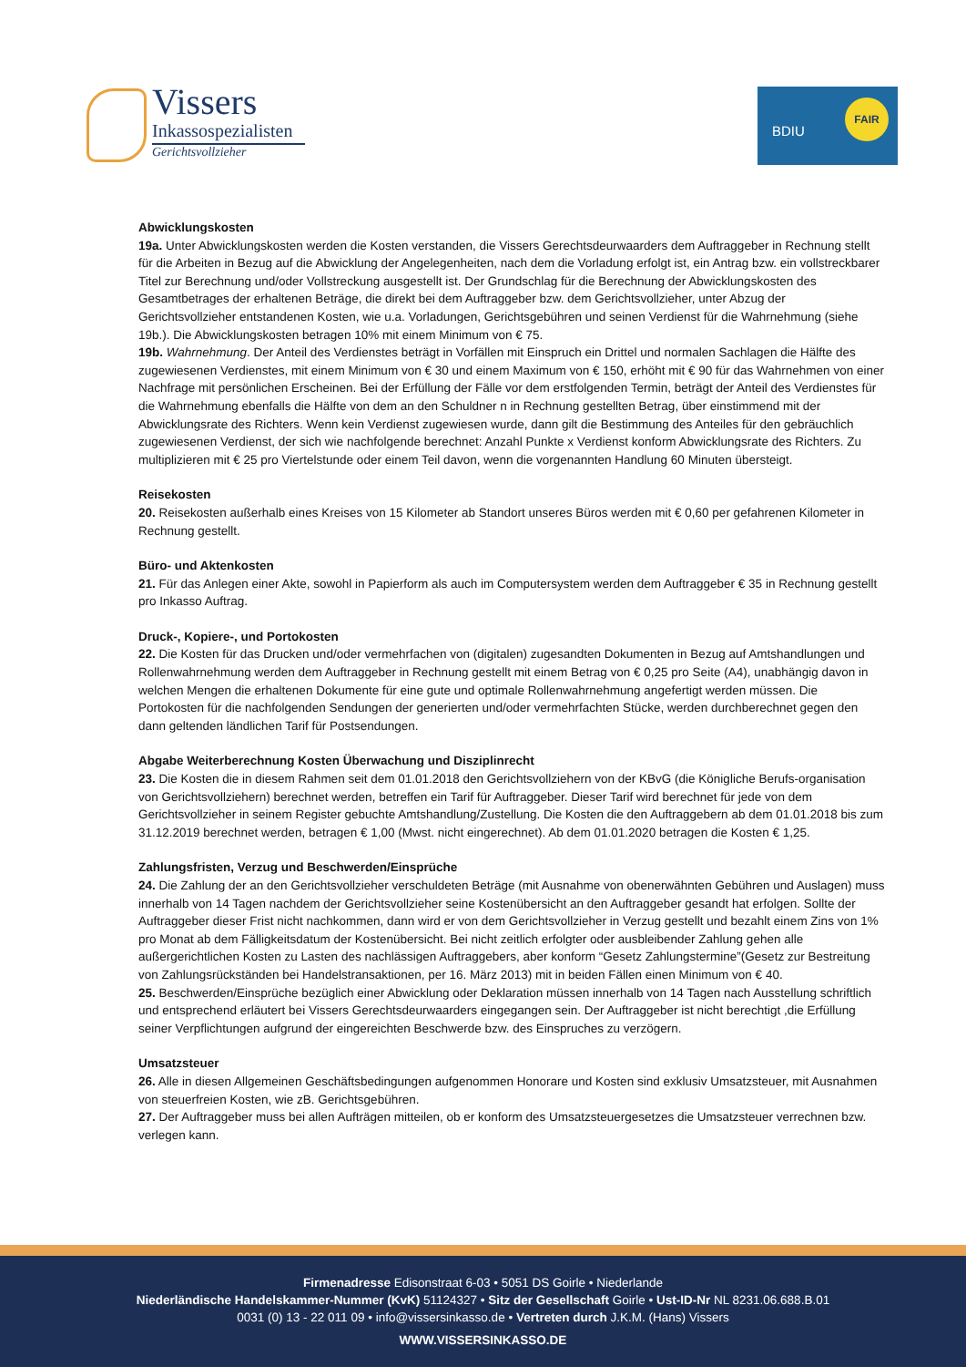Vissers
Inkassospezialisten
Gerichtsvollzieher
BDIU
FAIR
Abwicklungskosten
19a. Unter Abwicklungskosten werden die Kosten verstanden, die Vissers Gerechtsdeurwaarders dem Auftraggeber in Rechnung stellt für die Arbeiten in Bezug auf die Abwicklung der Angelegenheiten, nach dem die Vorladung erfolgt ist, ein Antrag bzw. ein vollstreckbarer Titel zur Berechnung und/oder Vollstreckung ausgestellt ist. Der Grundschlag für die Berechnung der Abwicklungskosten des Gesamtbetrages der erhaltenen Beträge, die direkt bei dem Auftraggeber bzw. dem Gerichtsvollzieher, unter Abzug der Gerichtsvollzieher entstandenen Kosten, wie u.a. Vorladungen, Gerichtsgebühren und seinen Verdienst für die Wahrnehmung (siehe 19b.). Die Abwicklungskosten betragen 10% mit einem Minimum von € 75.
19b. Wahrnehmung. Der Anteil des Verdienstes beträgt in Vorfällen mit Einspruch ein Drittel und normalen Sachlagen die Hälfte des zugewiesenen Verdienstes, mit einem Minimum von € 30 und einem Maximum von € 150, erhöht mit € 90 für das Wahrnehmen von einer Nachfrage mit persönlichen Erscheinen. Bei der Erfüllung der Fälle vor dem erstfolgenden Termin, beträgt der Anteil des Verdienstes für die Wahrnehmung ebenfalls die Hälfte von dem an den Schuldner n in Rechnung gestellten Betrag, über einstimmend mit der Abwicklungsrate des Richters. Wenn kein Verdienst zugewiesen wurde, dann gilt die Bestimmung des Anteiles für den gebräuchlich zugewiesenen Verdienst, der sich wie nachfolgende berechnet: Anzahl Punkte x Verdienst konform Abwicklungsrate des Richters. Zu multiplizieren mit € 25 pro Viertelstunde oder einem Teil davon, wenn die vorgenannten Handlung 60 Minuten übersteigt.
Reisekosten
20. Reisekosten außerhalb eines Kreises von 15 Kilometer ab Standort unseres Büros werden mit € 0,60 per gefahrenen Kilometer in Rechnung gestellt.
Büro- und Aktenkosten
21. Für das Anlegen einer Akte, sowohl in Papierform als auch im Computersystem werden dem Auftraggeber € 35 in Rechnung gestellt pro Inkasso Auftrag.
Druck-, Kopiere-, und Portokosten
22. Die Kosten für das Drucken und/oder vermehrfachen von (digitalen) zugesandten Dokumenten in Bezug auf Amtshandlungen und Rollenwahrnehmung werden dem Auftraggeber in Rechnung gestellt mit einem Betrag von € 0,25 pro Seite (A4), unabhängig davon in welchen Mengen die erhaltenen Dokumente für eine gute und optimale Rollenwahrnehmung angefertigt werden müssen. Die Portokosten für die nachfolgenden Sendungen der generierten und/oder vermehrfachten Stücke, werden durchberechnet gegen den dann geltenden ländlichen Tarif für Postsendungen.
Abgabe Weiterberechnung Kosten Überwachung und Disziplinrecht
23. Die Kosten die in diesem Rahmen seit dem 01.01.2018 den Gerichtsvollziehern von der KBvG (die Königliche Berufs-organisation von Gerichtsvollziehern) berechnet werden, betreffen ein Tarif für Auftraggeber. Dieser Tarif wird berechnet für jede von dem Gerichtsvollzieher in seinem Register gebuchte Amtshandlung/Zustellung. Die Kosten die den Auftraggebern ab dem 01.01.2018 bis zum 31.12.2019 berechnet werden, betragen € 1,00 (Mwst. nicht eingerechnet). Ab dem 01.01.2020 betragen die Kosten € 1,25.
Zahlungsfristen, Verzug und Beschwerden/Einsprüche
24. Die Zahlung der an den Gerichtsvollzieher verschuldeten Beträge (mit Ausnahme von obenerwähnten Gebühren und Auslagen) muss innerhalb von 14 Tagen nachdem der Gerichtsvollzieher seine Kostenübersicht an den Auftraggeber gesandt hat erfolgen. Sollte der Auftraggeber dieser Frist nicht nachkommen, dann wird er von dem Gerichtsvollzieher in Verzug gestellt und bezahlt einem Zins von 1% pro Monat ab dem Fälligkeitsdatum der Kostenübersicht. Bei nicht zeitlich erfolgter oder ausbleibender Zahlung gehen alle außergerichtlichen Kosten zu Lasten des nachlässigen Auftraggebers, aber konform “Gesetz Zahlungstermine”(Gesetz zur Bestreitung von Zahlungsrückständen bei Handelstransaktionen, per 16. März 2013) mit in beiden Fällen einen Minimum von € 40.
25. Beschwerden/Einsprüche bezüglich einer Abwicklung oder Deklaration müssen innerhalb von 14 Tagen nach Ausstellung schriftlich und entsprechend erläutert bei Vissers Gerechtsdeurwaarders eingegangen sein. Der Auftraggeber ist nicht berechtigt ,die Erfüllung seiner Verpflichtungen aufgrund der eingereichten Beschwerde bzw. des Einspruches zu verzögern.
Umsatzsteuer
26. Alle in diesen Allgemeinen Geschäftsbedingungen aufgenommen Honorare und Kosten sind exklusiv Umsatzsteuer, mit Ausnahmen von steuerfreien Kosten, wie zB. Gerichtsgebühren.
27. Der Auftraggeber muss bei allen Aufträgen mitteilen, ob er konform des Umsatzsteuergesetzes die Umsatzsteuer verrechnen bzw. verlegen kann.
Firmenadresse Edisonstraat 6-03 • 5051 DS Goirle • Niederlande
Niederländische Handelskammer-Nummer (KvK) 51124327 • Sitz der Gesellschaft Goirle • Ust-ID-Nr NL 8231.06.688.B.01
0031 (0) 13 - 22 011 09 • info@vissersinkasso.de • Vertreten durch J.K.M. (Hans) Vissers
WWW.VISSERSINKASSO.DE